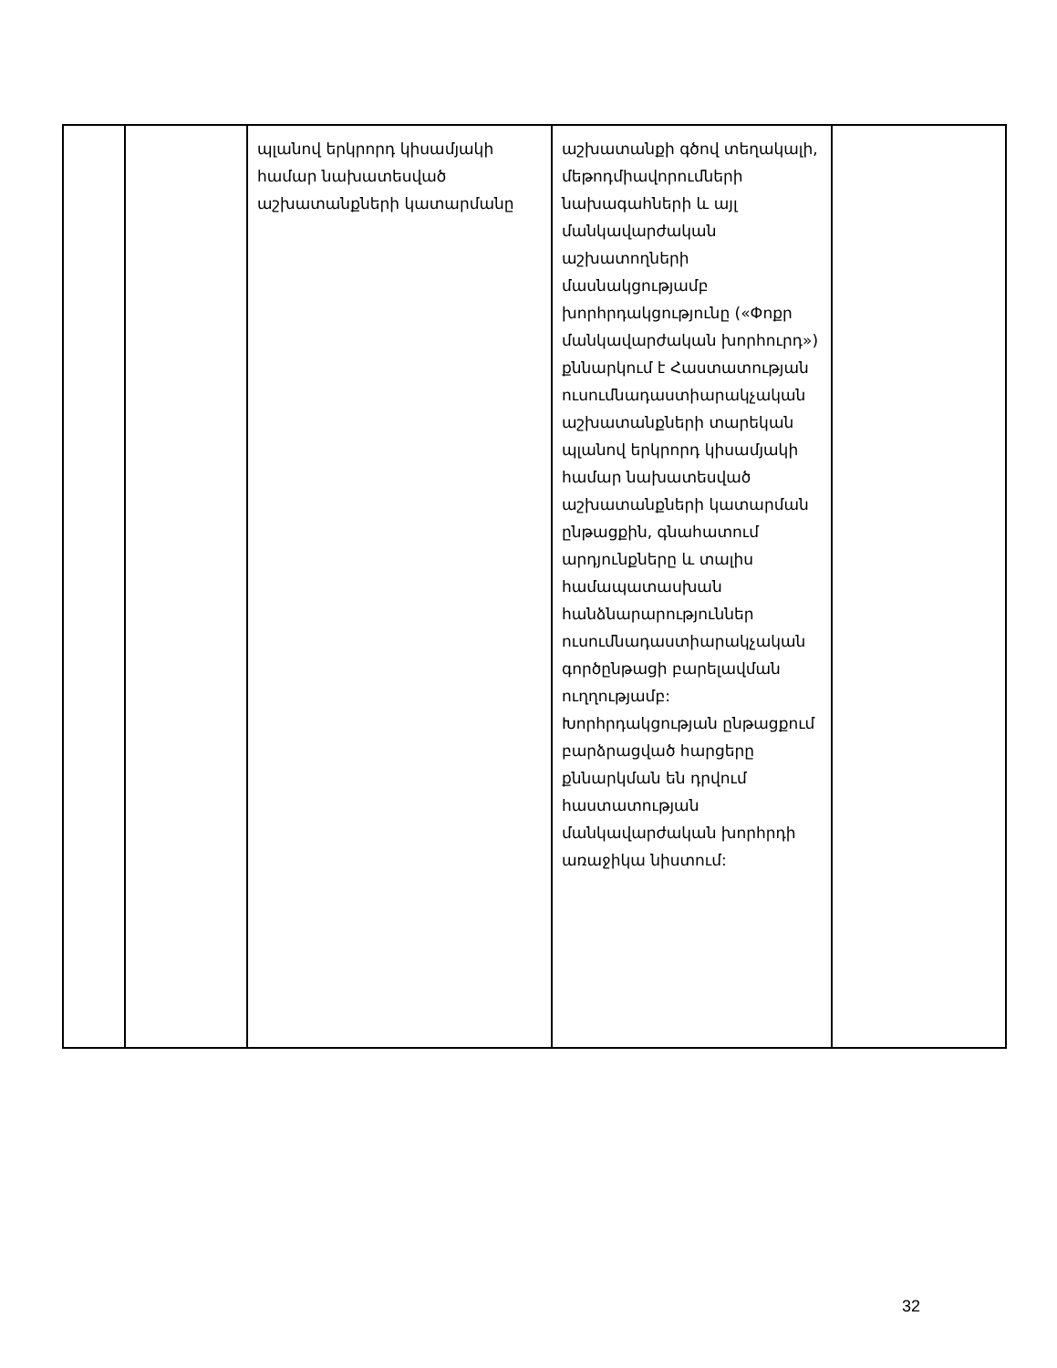| | | պլանով երկրորդ կիսամյակի համար նախատեսված աշխատանքների կատարմանը | աշխատանքի գծով տեղակալի, մեթոդմիավորումների նախագահների և այլ մանկավարժական աշխատողների մասնակցությամբ խորհրդակցությունը («Փոքր մանկավարժական խորհուրդ») քննարկում է Հաստատության ուսումնադաստիարակչական աշխատանքների տարեկան պլանով երկրորդ կիսամյակի համար նախատեսված աշխատանքների կատարման ընթացքին, գնահատում արդյունքները և տալիս համապատասխան հանձնարարություններ ուսումնադաստիարակչական գործընթացի բարելավման ուղղությամբ: Խորհրդակցության ընթացքում բարձրացված հարցերը քննարկման են դրվում հաստատության մանկավարժական խորհրդի առաջիկա նիստում: | |
32